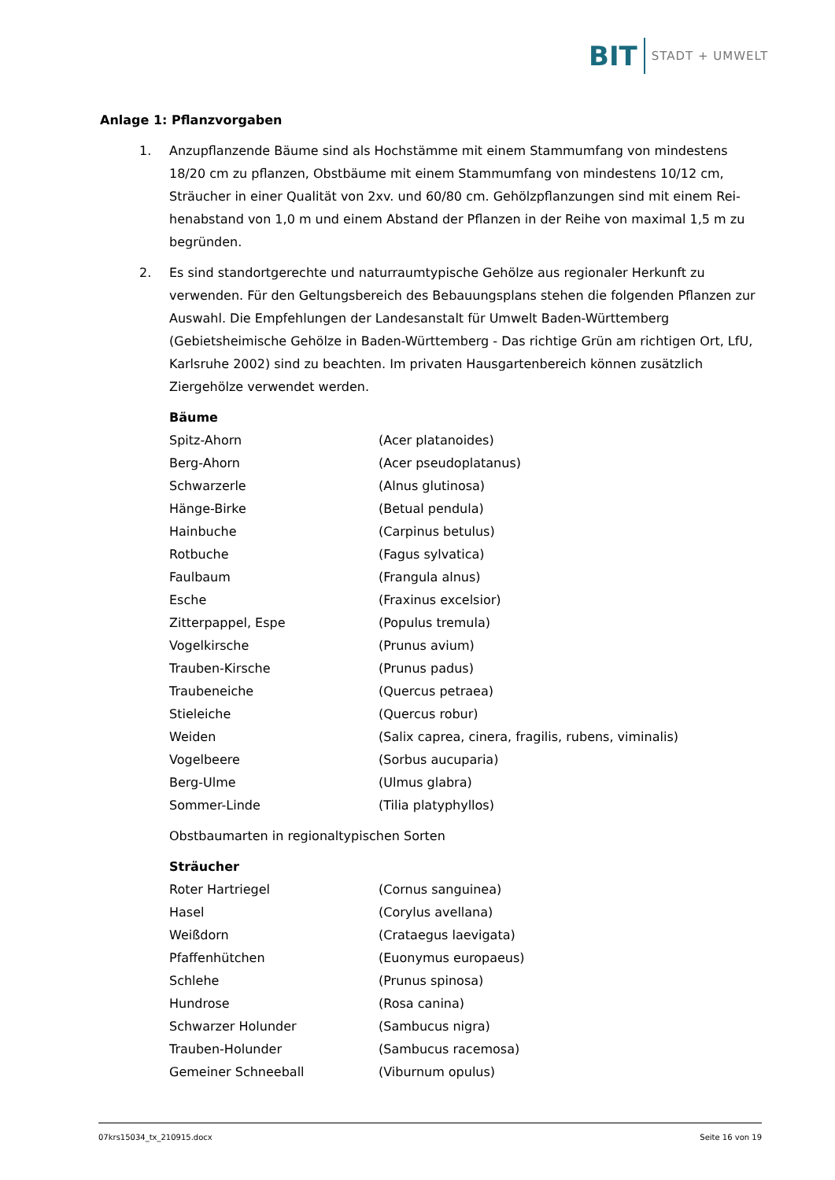BIT STADT + UMWELT
Anlage 1: Pflanzvorgaben
1. Anzupflanzende Bäume sind als Hochstämme mit einem Stammumfang von mindestens 18/20 cm zu pflanzen, Obstbäume mit einem Stammumfang von mindestens 10/12 cm, Sträucher in einer Qualität von 2xv. und 60/80 cm. Gehölzpflanzungen sind mit einem Rei­henabstand von 1,0 m und einem Abstand der Pflanzen in der Reihe von maximal 1,5 m zu begründen.
2. Es sind standortgerechte und naturraumtypische Gehölze aus regionaler Herkunft zu verwen­den. Für den Geltungsbereich des Bebauungsplans stehen die folgenden Pflanzen zur Aus­wahl. Die Empfehlungen der Landesanstalt für Umwelt Baden-Württemberg (Gebietsheimi­sche Gehölze in Baden-Württemberg - Das richtige Grün am richtigen Ort, LfU, Karlsruhe 2002) sind zu beachten. Im privaten Hausgartenbereich können zusätzlich Ziergehölze ver­wendet werden.
Bäume
| Spitz-Ahorn | (Acer platanoides) |
| Berg-Ahorn | (Acer pseudoplatanus) |
| Schwarzerle | (Alnus glutinosa) |
| Hänge-Birke | (Betual pendula) |
| Hainbuche | (Carpinus betulus) |
| Rotbuche | (Fagus sylvatica) |
| Faulbaum | (Frangula alnus) |
| Esche | (Fraxinus excelsior) |
| Zitterpappel, Espe | (Populus tremula) |
| Vogelkirsche | (Prunus avium) |
| Trauben-Kirsche | (Prunus padus) |
| Traubeneiche | (Quercus petraea) |
| Stieleiche | (Quercus robur) |
| Weiden | (Salix caprea, cinera, fragilis, rubens, viminalis) |
| Vogelbeere | (Sorbus aucuparia) |
| Berg-Ulme | (Ulmus glabra) |
| Sommer-Linde | (Tilia platyphyllos) |
Obstbaumarten in regionaltypischen Sorten
Sträucher
| Roter Hartriegel | (Cornus sanguinea) |
| Hasel | (Corylus avellana) |
| Weißdorn | (Crataegus laevigata) |
| Pfaffenhütchen | (Euonymus europaeus) |
| Schlehe | (Prunus spinosa) |
| Hundrose | (Rosa canina) |
| Schwarzer Holunder | (Sambucus nigra) |
| Trauben-Holunder | (Sambucus racemosa) |
| Gemeiner Schneeball | (Viburnum opulus) |
07krs15034_tx_210915.docx Seite 16 von 19